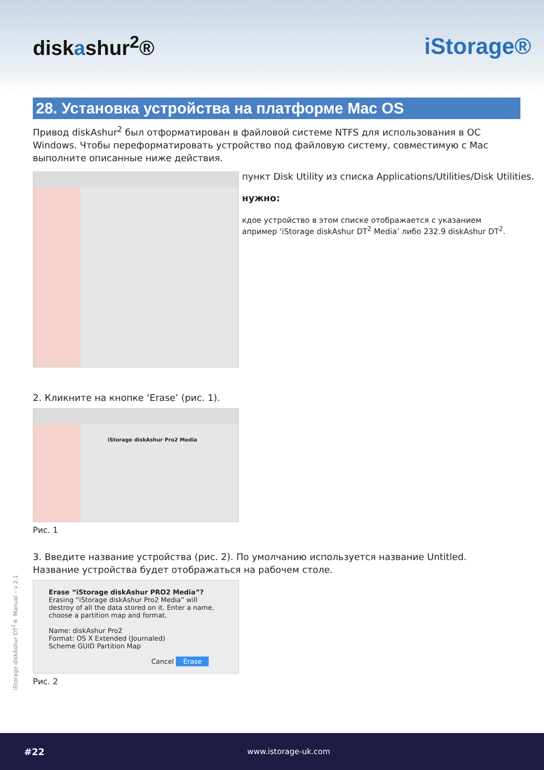diskashur<sup>2</sup>® iStorage®
28. Установка устройства на платформе Mac OS
Привод diskAshur<sup>2</sup> был отформатирован в файловой системе NTFS для использования в ОС Windows. Чтобы переформатировать устройство под файловую систему, совместимую с Mac выполните описанные ниже действия.
пункт Disk Utility из списка Applications/Utilities/Disk Utilities.
нужно:
кдое устройство в этом списке отображается с указанием
апример ‘iStorage diskAshur DT<sup>2</sup> Media’ либо 232.9 diskAshur DT<sup>2</sup>.
2. Кликните на кнопке ‘Erase’ (рис. 1).
iStorage diskAshur Pro2 Media
Рис. 1
3. Введите название устройства (рис. 2). По умолчанию используется название Untitled. Название устройства будет отображаться на рабочем столе.
Erase “iStorage diskAshur PRO2 Media”?
Erasing “iStorage diskAshur Pro2 Media” will destroy of all the data stored on it. Enter a name, choose a partition map and format.
Name: diskAshur Pro2
Format: OS X Extended (Journaled)
Scheme GUID Partition Map
Cancel Erase
Рис. 2
iStorage diskAshur DT<sup>2</sup>® Manual – v 2.1
#22 www.istorage-uk.com